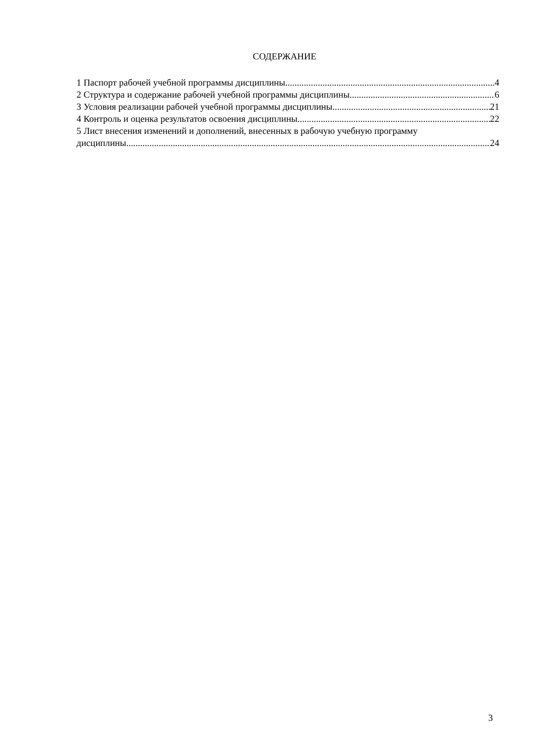СОДЕРЖАНИЕ
1 Паспорт рабочей учебной программы дисциплины 4
2 Структура и содержание рабочей учебной программы дисциплины 6
3 Условия реализации рабочей учебной программы дисциплины 21
4 Контроль и оценка результатов освоения дисциплины 22
5 Лист внесения изменений и дополнений, внесенных в рабочую учебную программу
дисциплины 24
3